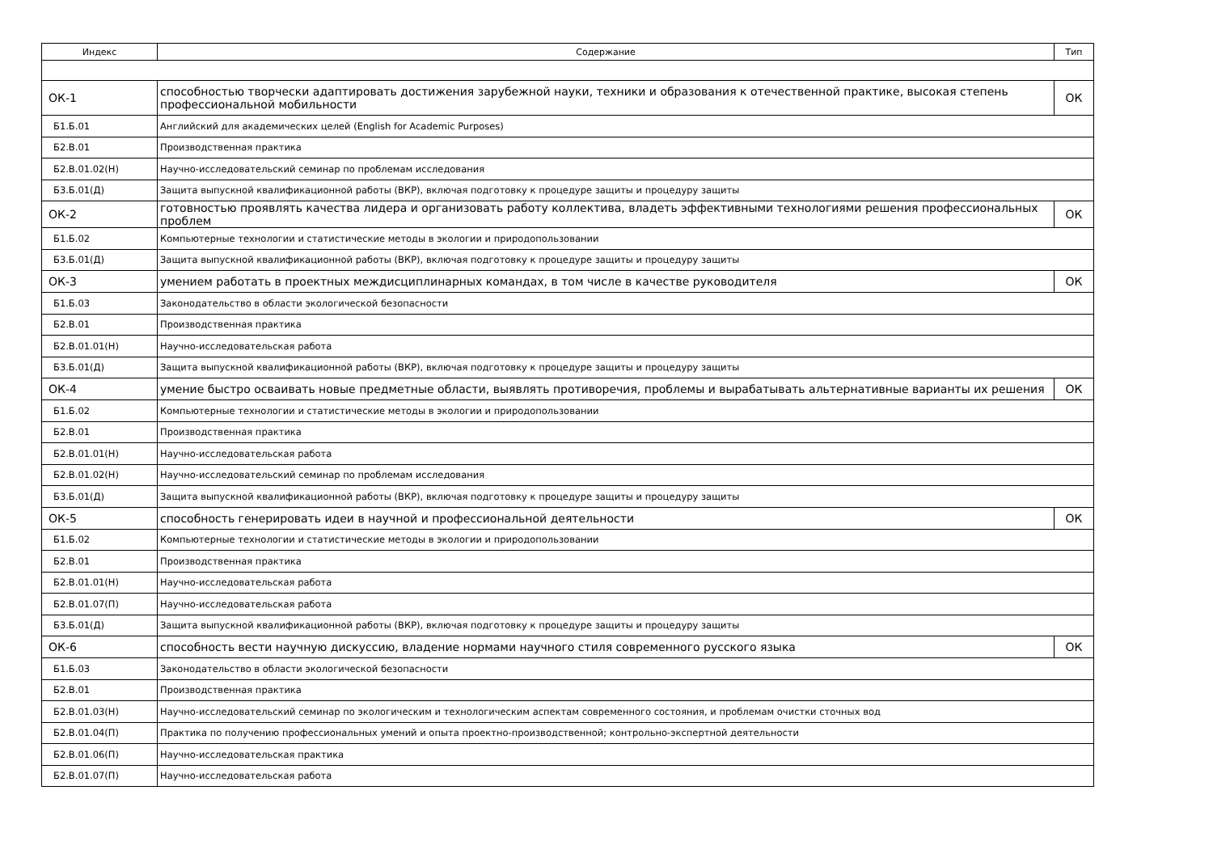| Индекс | Содержание | Тип |
| --- | --- | --- |
| ОК-1 | способностью творчески адаптировать достижения зарубежной науки, техники и образования к отечественной практике, высокая степень профессиональной мобильности | ОК |
| Б1.Б.01 | Английский для академических целей (English for Academic Purposes) | |
| Б2.В.01 | Производственная практика | |
| Б2.В.01.02(Н) | Научно-исследовательский семинар по проблемам исследования | |
| Б3.Б.01(Д) | Защита выпускной квалификационной работы (ВКР), включая подготовку к процедуре защиты и процедуру защиты | |
| ОК-2 | готовностью проявлять качества лидера и организовать работу коллектива, владеть эффективными технологиями решения профессиональных проблем | ОК |
| Б1.Б.02 | Компьютерные технологии и статистические методы в экологии и природопользовании | |
| Б3.Б.01(Д) | Защита выпускной квалификационной работы (ВКР), включая подготовку к процедуре защиты и процедуру защиты | |
| ОК-3 | умением работать в проектных междисциплинарных командах, в том числе в качестве руководителя | ОК |
| Б1.Б.03 | Законодательство в области экологической безопасности | |
| Б2.В.01 | Производственная практика | |
| Б2.В.01.01(Н) | Научно-исследовательская работа | |
| Б3.Б.01(Д) | Защита выпускной квалификационной работы (ВКР), включая подготовку к процедуре защиты и процедуру защиты | |
| ОК-4 | умение быстро осваивать новые предметные области, выявлять противоречия, проблемы и вырабатывать альтернативные варианты их решения | ОК |
| Б1.Б.02 | Компьютерные технологии и статистические методы в экологии и природопользовании | |
| Б2.В.01 | Производственная практика | |
| Б2.В.01.01(Н) | Научно-исследовательская работа | |
| Б2.В.01.02(Н) | Научно-исследовательский семинар по проблемам исследования | |
| Б3.Б.01(Д) | Защита выпускной квалификационной работы (ВКР), включая подготовку к процедуре защиты и процедуру защиты | |
| ОК-5 | способность генерировать идеи в научной и профессиональной деятельности | ОК |
| Б1.Б.02 | Компьютерные технологии и статистические методы в экологии и природопользовании | |
| Б2.В.01 | Производственная практика | |
| Б2.В.01.01(Н) | Научно-исследовательская работа | |
| Б2.В.01.07(П) | Научно-исследовательская работа | |
| Б3.Б.01(Д) | Защита выпускной квалификационной работы (ВКР), включая подготовку к процедуре защиты и процедуру защиты | |
| ОК-6 | способность вести научную дискуссию, владение нормами научного стиля современного русского языка | ОК |
| Б1.Б.03 | Законодательство в области экологической безопасности | |
| Б2.В.01 | Производственная практика | |
| Б2.В.01.03(Н) | Научно-исследовательский семинар по экологическим и технологическим аспектам современного состояния, и проблемам очистки сточных вод | |
| Б2.В.01.04(П) | Практика по получению профессиональных умений и опыта проектно-производственной; контрольно-экспертной деятельности | |
| Б2.В.01.06(П) | Научно-исследовательская практика | |
| Б2.В.01.07(П) | Научно-исследовательская работа | |